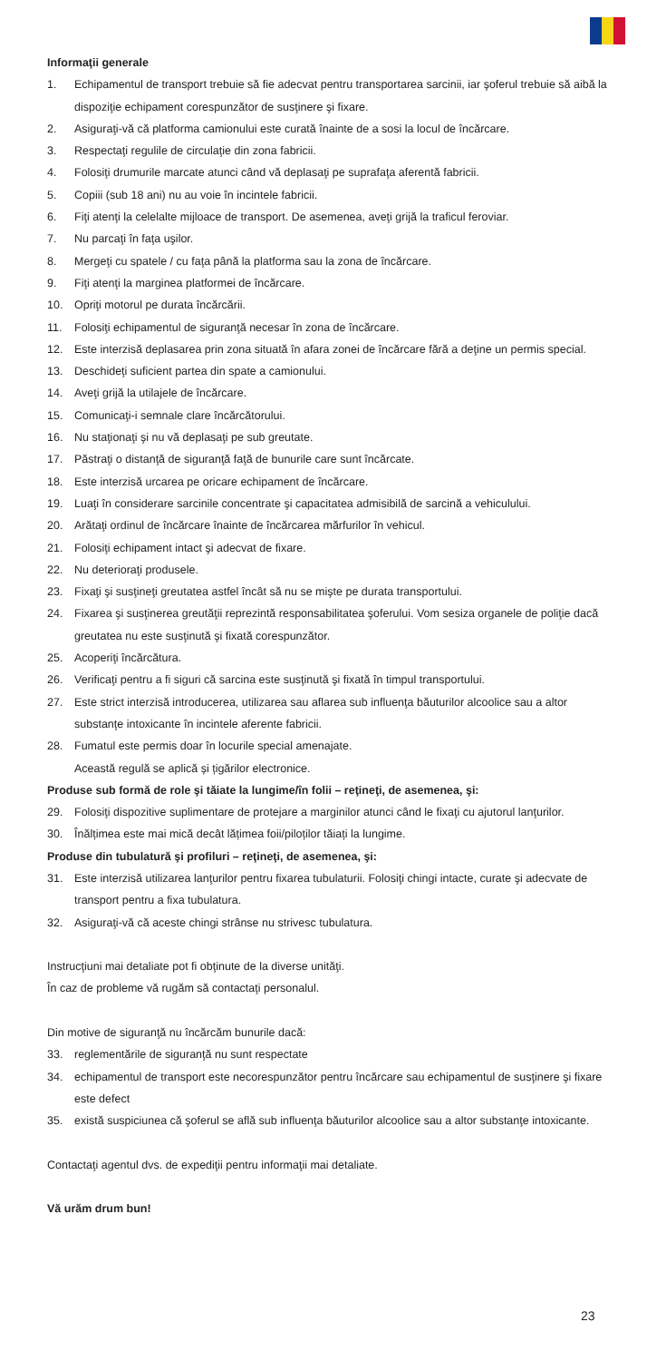Informaţii generale
1. Echipamentul de transport trebuie să fie adecvat pentru transportarea sarcinii, iar şoferul trebuie să aibă la dispoziţie echipament corespunzător de susţinere şi fixare.
2. Asiguraţi-vă că platforma camionului este curată înainte de a sosi la locul de încărcare.
3. Respectaţi regulile de circulaţie din zona fabricii.
4. Folosiţi drumurile marcate atunci când vă deplasaţi pe suprafaţa aferentă fabricii.
5. Copiii (sub 18 ani) nu au voie în incintele fabricii.
6. Fiţi atenţi la celelalte mijloace de transport. De asemenea, aveţi grijă la traficul feroviar.
7. Nu parcaţi în faţa uşilor.
8. Mergeţi cu spatele / cu faţa până la platforma sau la zona de încărcare.
9. Fiţi atenţi la marginea platformei de încărcare.
10. Opriţi motorul pe durata încărcării.
11. Folosiţi echipamentul de siguranţă necesar în zona de încărcare.
12. Este interzisă deplasarea prin zona situată în afara zonei de încărcare fără a deţine un permis special.
13. Deschideţi suficient partea din spate a camionului.
14. Aveţi grijă la utilajele de încărcare.
15. Comunicaţi-i semnale clare încărcătorului.
16. Nu staţionaţi şi nu vă deplasaţi pe sub greutate.
17. Păstraţi o distanţă de siguranţă faţă de bunurile care sunt încărcate.
18. Este interzisă urcarea pe oricare echipament de încărcare.
19. Luaţi în considerare sarcinile concentrate şi capacitatea admisibilă de sarcină a vehiculului.
20. Arătaţi ordinul de încărcare înainte de încărcarea mărfurilor în vehicul.
21. Folosiţi echipament intact şi adecvat de fixare.
22. Nu deterioraţi produsele.
23. Fixaţi şi susţineţi greutatea astfel încât să nu se mişte pe durata transportului.
24. Fixarea şi susţinerea greutăţii reprezintă responsabilitatea şoferului. Vom sesiza organele de poliţie dacă greutatea nu este susţinută şi fixată corespunzător.
25. Acoperiţi încărcătura.
26. Verificaţi pentru a fi siguri că sarcina este susţinută şi fixată în timpul transportului.
27. Este strict interzisă introducerea, utilizarea sau aflarea sub influenţa băuturilor alcoolice sau a altor substanţe intoxicante în incintele aferente fabricii.
28. Fumatul este permis doar în locurile special amenajate.
Această regulă se aplică și țigărilor electronice.
Produse sub formă de role şi tăiate la lungime/în folii – reţineţi, de asemenea, şi:
29. Folosiţi dispozitive suplimentare de protejare a marginilor atunci când le fixaţi cu ajutorul lanţurilor.
30. Înălțimea este mai mică decât lățimea foii/piloților tăiați la lungime.
Produse din tubulatură şi profiluri – reţineţi, de asemenea, şi:
31. Este interzisă utilizarea lanţurilor pentru fixarea tubulaturii. Folosiţi chingi intacte, curate şi adecvate de transport pentru a fixa tubulatura.
32. Asiguraţi-vă că aceste chingi strânse nu strivesc tubulatura.
Instrucţiuni mai detaliate pot fi obţinute de la diverse unităţi.
În caz de probleme vă rugăm să contactaţi personalul.
Din motive de siguranţă nu încărcăm bunurile dacă:
33. reglementările de siguranţă nu sunt respectate
34. echipamentul de transport este necorespunzător pentru încărcare sau echipamentul de susţinere şi fixare este defect
35. există suspiciunea că şoferul se află sub influenţa băuturilor alcoolice sau a altor substanţe intoxicante.
Contactaţi agentul dvs. de expediţii pentru informaţii mai detaliate.
Vă urăm drum bun!
23